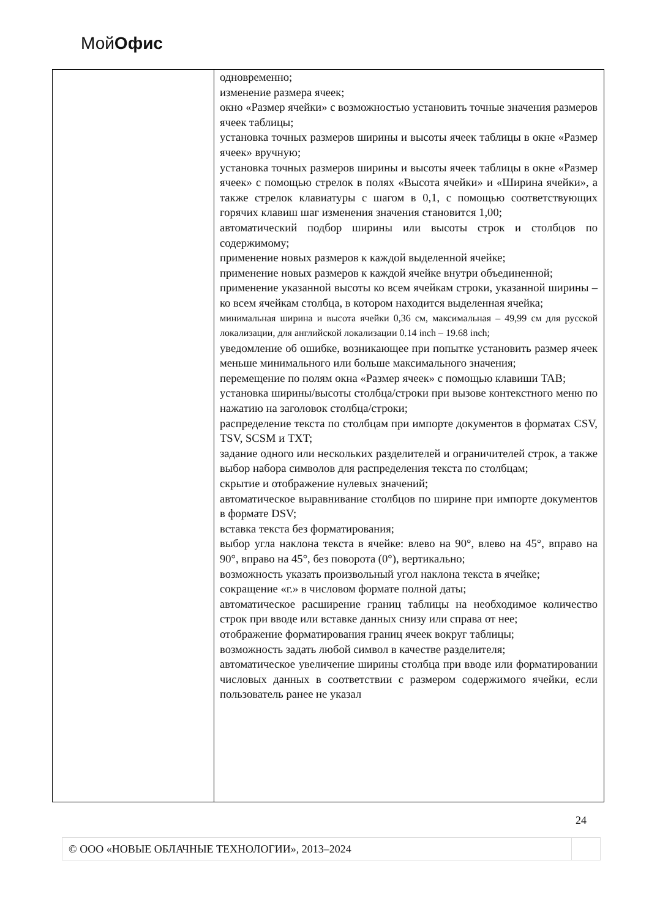МойОфис
| | одновременно; изменение размера ячеек; окно «Размер ячейки» с возможностью установить точные значения размеров ячеек таблицы; установка точных размеров ширины и высоты ячеек таблицы в окне «Размер ячеек» вручную; установка точных размеров ширины и высоты ячеек таблицы в окне «Размер ячеек» с помощью стрелок в полях «Высота ячейки» и «Ширина ячейки», а также стрелок клавиатуры с шагом в 0,1, с помощью соответствующих горячих клавиш шаг изменения значения становится 1,00; автоматический подбор ширины или высоты строк и столбцов по содержимому; применение новых размеров к каждой выделенной ячейке; применение новых размеров к каждой ячейке внутри объединенной; применение указанной высоты ко всем ячейкам строки, указанной ширины – ко всем ячейкам столбца, в котором находится выделенная ячейка; минимальная ширина и высота ячейки 0,36 см, максимальная – 49,99 см для русской локализации, для английской локализации 0.14 inch – 19.68 inch; уведомление об ошибке, возникающее при попытке установить размер ячеек меньше минимального или больше максимального значения; перемещение по полям окна «Размер ячеек» с помощью клавиши TAB; установка ширины/высоты столбца/строки при вызове контекстного меню по нажатию на заголовок столбца/строки; распределение текста по столбцам при импорте документов в форматах CSV, TSV, SCSM и TXT; задание одного или нескольких разделителей и ограничителей строк, а также выбор набора символов для распределения текста по столбцам; скрытие и отображение нулевых значений; автоматическое выравнивание столбцов по ширине при импорте документов в формате DSV; вставка текста без форматирования; выбор угла наклона текста в ячейке: влево на 90°, влево на 45°, вправо на 90°, вправо на 45°, без поворота (0°), вертикально; возможность указать произвольный угол наклона текста в ячейке; сокращение «г.» в числовом формате полной даты; автоматическое расширение границ таблицы на необходимое количество строк при вводе или вставке данных снизу или справа от нее; отображение форматирования границ ячеек вокруг таблицы; возможность задать любой символ в качестве разделителя; автоматическое увеличение ширины столбца при вводе или форматировании числовых данных в соответствии с размером содержимого ячейки, если пользователь ранее не указал |
24
| © ООО «НОВЫЕ ОБЛАЧНЫЕ ТЕХНОЛОГИИ», 2013–2024 | |